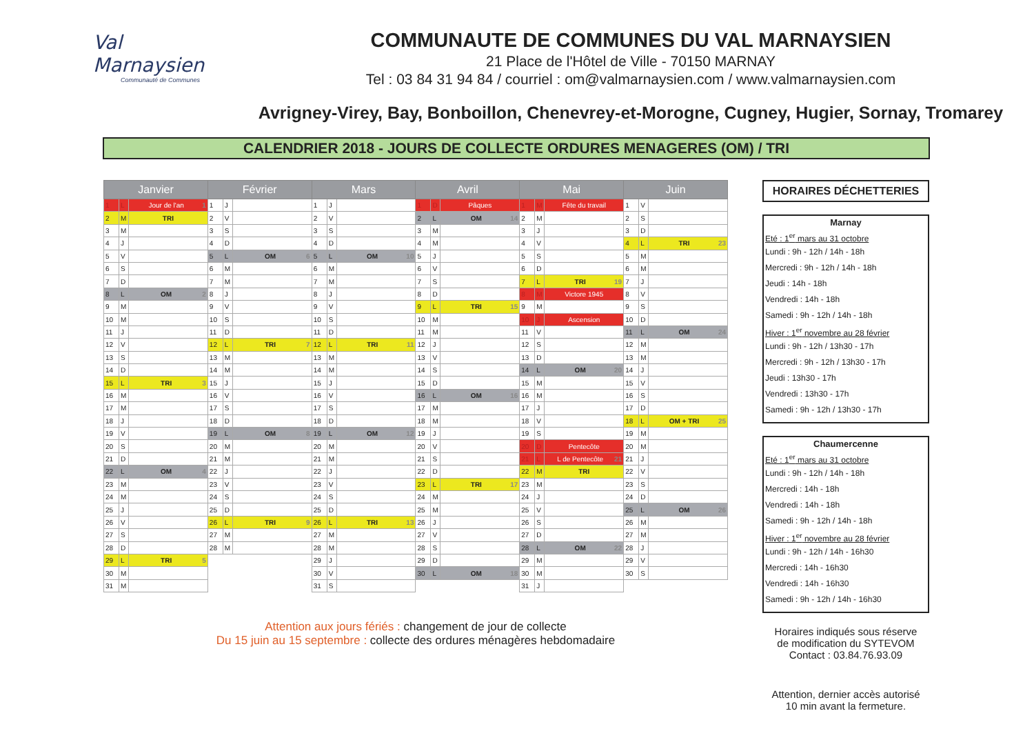Val Marnaysien
Communauté de Communes
COMMUNAUTE DE COMMUNES DU VAL MARNAYSIEN
21 Place de l'Hôtel de Ville - 70150 MARNAY
Tel : 03 84 31 94 84 / courriel : om@valmarnaysien.com / www.valmarnaysien.com
Avrigney-Virey, Bay, Bonboillon, Chenevrey-et-Morogne, Cugney, Hugier, Sornay, Tromarey
CALENDRIER 2018 - JOURS DE COLLECTE ORDURES MENAGERES (OM) / TRI
| Janvier | | | Février | | | Mars | | | Avril | | | Mai | | | Juin | | |
| --- | --- | --- | --- | --- | --- | --- | --- | --- | --- | --- | --- | --- | --- | --- | --- | --- | --- |
| 1 | L | Jour de l'an 1 | 1 | J | | 1 | J | | 1 | D | Pâques | 1 | M | Fête du travail | 1 | V | |
| 2 | M | TRI | 2 | V | | 2 | V | | 2 | L | OM 14 | 2 | M | | 2 | S | |
| 3 | M | | 3 | S | | 3 | S | | 3 | M | | 3 | J | | 3 | D | |
| 4 | J | | 4 | D | | 4 | D | | 4 | M | | 4 | V | | 4 | L | TRI 23 |
| 5 | V | | 5 | L | OM 6 | 5 | L | OM 10 | 5 | J | | 5 | S | | 5 | M | |
| 6 | S | | 6 | M | | 6 | M | | 6 | V | | 6 | D | | 6 | M | |
| 7 | D | | 7 | M | | 7 | M | | 7 | S | | 7 | L | TRI 19 | 7 | J | |
| 8 | L | OM 2 | 8 | J | | 8 | J | | 8 | D | | 8 | M | Victore 1945 | 8 | V | |
| 9 | M | | 9 | V | | 9 | V | | 9 | L | TRI 15 | 9 | M | | 9 | S | |
| 10 | M | | 10 | S | | 10 | S | | 10 | M | | 10 | J | Ascension | 10 | D | |
| 11 | J | | 11 | D | | 11 | D | | 11 | M | | 11 | V | | 11 | L | OM 24 |
| 12 | V | | 12 | L | TRI 7 | 12 | L | TRI 11 | 12 | J | | 12 | S | | 12 | M | |
| 13 | S | | 13 | M | | 13 | M | | 13 | V | | 13 | D | | 13 | M | |
| 14 | D | | 14 | M | | 14 | M | | 14 | S | | 14 | L | OM 20 | 14 | J | |
| 15 | L | TRI 3 | 15 | J | | 15 | J | | 15 | D | | 15 | M | | 15 | V | |
| 16 | M | | 16 | V | | 16 | V | | 16 | L | OM 16 | 16 | M | | 16 | S | |
| 17 | M | | 17 | S | | 17 | S | | 17 | M | | 17 | J | | 17 | D | |
| 18 | J | | 18 | D | | 18 | D | | 18 | M | | 18 | V | | 18 | L | OM + TRI 25 |
| 19 | V | | 19 | L | OM 8 | 19 | L | OM 12 | 19 | J | | 19 | S | | 19 | M | |
| 20 | S | | 20 | M | | 20 | M | | 20 | V | | 20 | D | Pentecôte | 20 | M | |
| 21 | D | | 21 | M | | 21 | M | | 21 | S | | 21 | L | L de Pentecôte 21 | 21 | J | |
| 22 | L | OM 4 | 22 | J | | 22 | J | | 22 | D | | 22 | M | TRI | 22 | V | |
| 23 | M | | 23 | V | | 23 | V | | 23 | L | TRI 17 | 23 | M | | 23 | S | |
| 24 | M | | 24 | S | | 24 | S | | 24 | M | | 24 | J | | 24 | D | |
| 25 | J | | 25 | D | | 25 | D | | 25 | M | | 25 | V | | 25 | L | OM 26 |
| 26 | V | | 26 | L | TRI 9 | 26 | L | TRI 13 | 26 | J | | 26 | S | | 26 | M | |
| 27 | S | | 27 | M | | 27 | M | | 27 | V | | 27 | D | | 27 | M | |
| 28 | D | | 28 | M | | 28 | M | | 28 | S | | 28 | L | OM 22 | 28 | J | |
| 29 | L | TRI 5 | | | | 29 | J | | 29 | D | | 29 | M | | 29 | V | |
| 30 | M | | | | | 30 | V | | 30 | L | OM 18 | 30 | M | | 30 | S | |
| 31 | M | | | | | 31 | S | | | | | 31 | J | | | | |
Attention aux jours fériés : changement de jour de collecte
Du 15 juin au 15 septembre : collecte des ordures ménagères hebdomadaire
HORAIRES DÉCHETTERIES
Marnay
Eté : 1<sup>er</sup> mars au 31 octobre
Lundi : 9h - 12h / 14h - 18h
Mercredi : 9h - 12h / 14h - 18h
Jeudi : 14h - 18h
Vendredi : 14h - 18h
Samedi : 9h - 12h / 14h - 18h
Hiver : 1<sup>er</sup> novembre au 28 février
Lundi : 9h - 12h / 13h30 - 17h
Mercredi : 9h - 12h / 13h30 - 17h
Jeudi : 13h30 - 17h
Vendredi : 13h30 - 17h
Samedi : 9h - 12h / 13h30 - 17h
Chaumercenne
Eté : 1<sup>er</sup> mars au 31 octobre
Lundi : 9h - 12h / 14h - 18h
Mercredi : 14h - 18h
Vendredi : 14h - 18h
Samedi : 9h - 12h / 14h - 18h
Hiver : 1<sup>er</sup> novembre au 28 février
Lundi : 9h - 12h / 14h - 16h30
Mercredi : 14h - 16h30
Vendredi : 14h - 16h30
Samedi : 9h - 12h / 14h - 16h30
Horaires indiqués sous réserve
de modification du SYTEVOM
Contact : 03.84.76.93.09
Attention, dernier accès autorisé
10 min avant la fermeture.